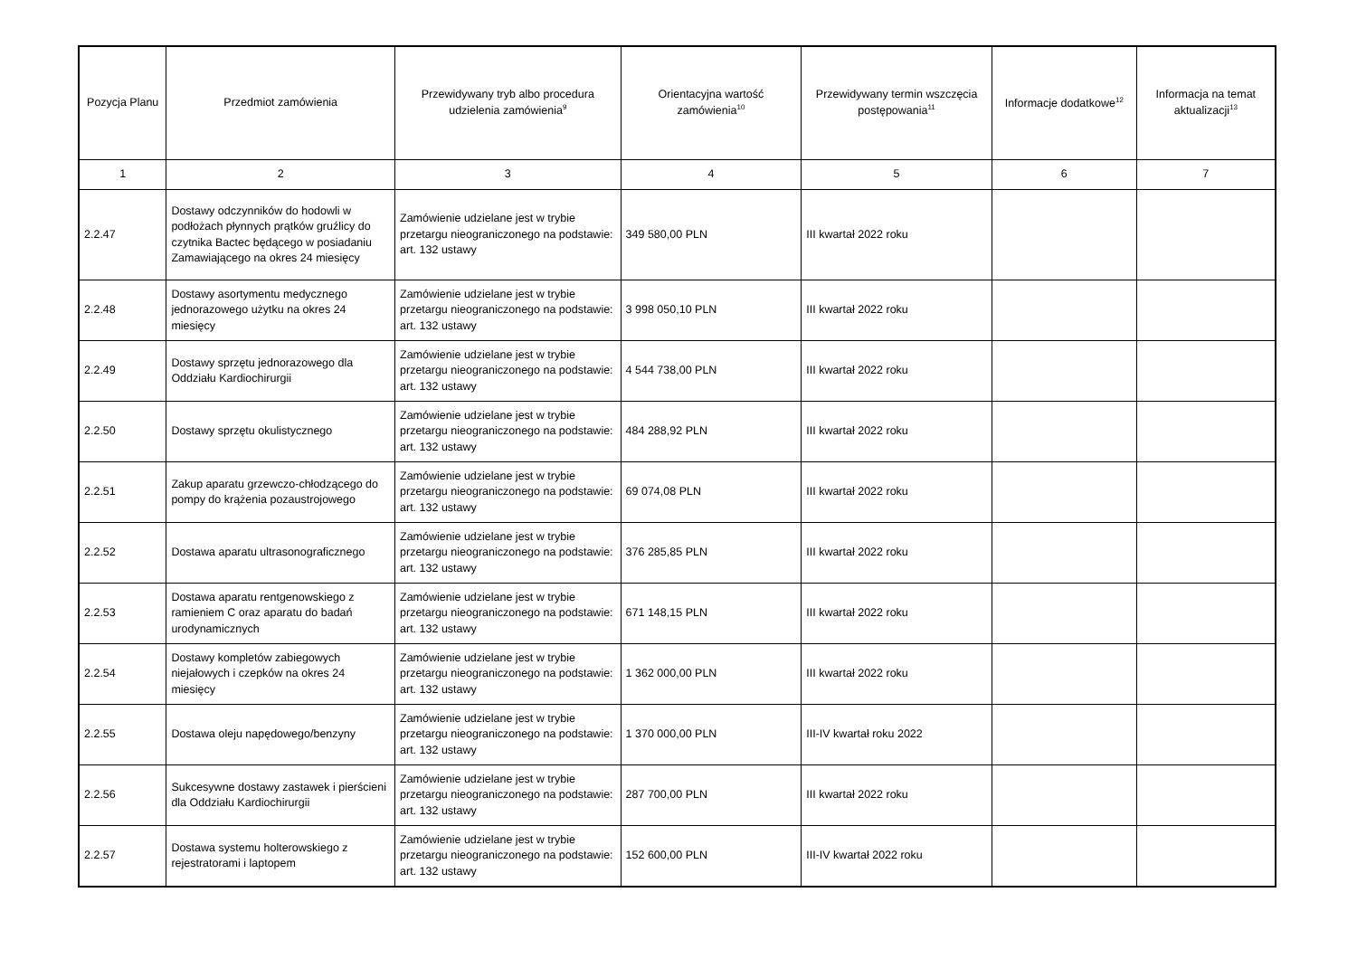| Pozycja Planu | Przedmiot zamówienia | Przewidywany tryb albo procedura udzielenia zamówienia<sup>9</sup> | Orientacyjna wartość zamówienia<sup>10</sup> | Przewidywany termin wszczęcia postępowania<sup>11</sup> | Informacje dodatkowe<sup>12</sup> | Informacja na temat aktualizacji<sup>13</sup> |
| --- | --- | --- | --- | --- | --- | --- |
| 1 | 2 | 3 | 4 | 5 | 6 | 7 |
| 2.2.47 | Dostawy odczynników do hodowli w podłożach płynnych prątków gruźlicy do czytnika Bactec będącego w posiadaniu Zamawiającego na okres 24 miesięcy | Zamówienie udzielane jest w trybie przetargu nieograniczonego na podstawie: art. 132 ustawy | 349 580,00 PLN | III kwartał 2022 roku | | |
| 2.2.48 | Dostawy asortymentu medycznego jednorazowego użytku na okres 24 miesięcy | Zamówienie udzielane jest w trybie przetargu nieograniczonego na podstawie: art. 132 ustawy | 3 998 050,10 PLN | III kwartał 2022 roku | | |
| 2.2.49 | Dostawy sprzętu jednorazowego dla Oddziału Kardiochirurgii | Zamówienie udzielane jest w trybie przetargu nieograniczonego na podstawie: art. 132 ustawy | 4 544 738,00 PLN | III kwartał 2022 roku | | |
| 2.2.50 | Dostawy sprzętu okulistycznego | Zamówienie udzielane jest w trybie przetargu nieograniczonego na podstawie: art. 132 ustawy | 484 288,92 PLN | III kwartał 2022 roku | | |
| 2.2.51 | Zakup aparatu grzewczo-chłodzącego do pompy do krążenia pozaustrojowego | Zamówienie udzielane jest w trybie przetargu nieograniczonego na podstawie: art. 132 ustawy | 69 074,08 PLN | III kwartał 2022 roku | | |
| 2.2.52 | Dostawa aparatu ultrasonograficznego | Zamówienie udzielane jest w trybie przetargu nieograniczonego na podstawie: art. 132 ustawy | 376 285,85 PLN | III kwartał 2022 roku | | |
| 2.2.53 | Dostawa aparatu rentgenowskiego z ramieniem C oraz aparatu do badań urodynamicznych | Zamówienie udzielane jest w trybie przetargu nieograniczonego na podstawie: art. 132 ustawy | 671 148,15 PLN | III kwartał 2022 roku | | |
| 2.2.54 | Dostawy kompletów zabiegowych niejałowych i czepków na okres 24 miesięcy | Zamówienie udzielane jest w trybie przetargu nieograniczonego na podstawie: art. 132 ustawy | 1 362 000,00 PLN | III kwartał 2022 roku | | |
| 2.2.55 | Dostawa oleju napędowego/benzyny | Zamówienie udzielane jest w trybie przetargu nieograniczonego na podstawie: art. 132 ustawy | 1 370 000,00 PLN | III-IV kwartał roku 2022 | | |
| 2.2.56 | Sukcesywne dostawy zastawek i pierścieni dla Oddziału Kardiochirurgii | Zamówienie udzielane jest w trybie przetargu nieograniczonego na podstawie: art. 132 ustawy | 287 700,00 PLN | III kwartał 2022 roku | | |
| 2.2.57 | Dostawa systemu holterowskiego z rejestratorami i laptopem | Zamówienie udzielane jest w trybie przetargu nieograniczonego na podstawie: art. 132 ustawy | 152 600,00 PLN | III-IV kwartał 2022 roku | | |